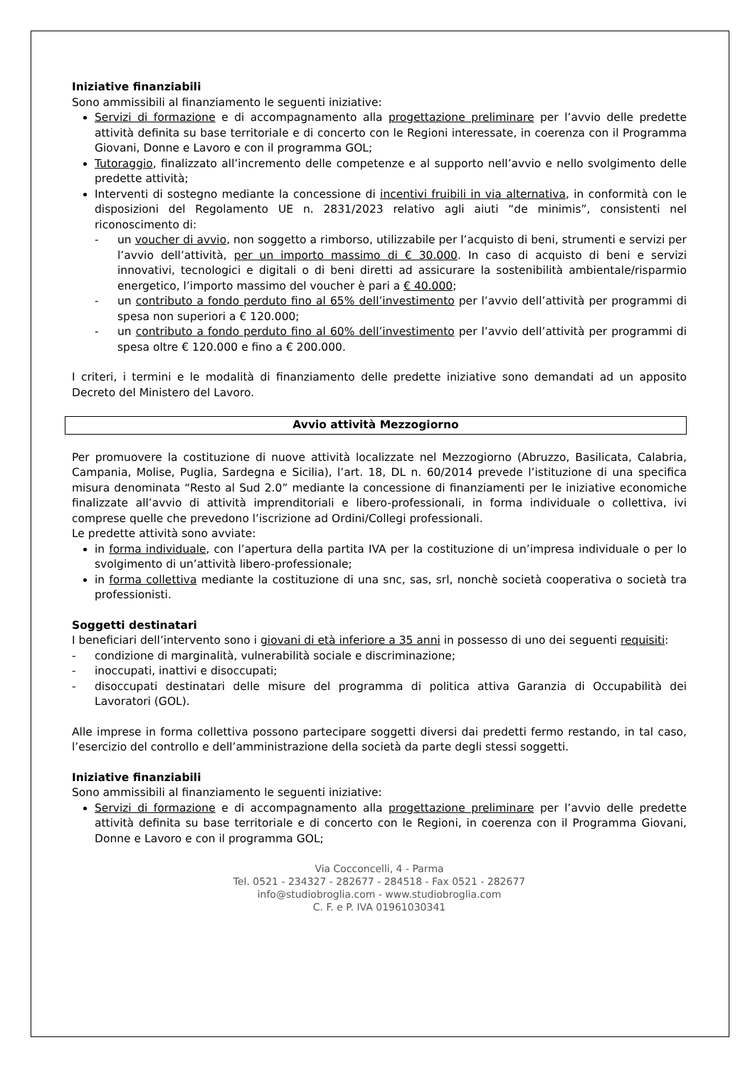Iniziative finanziabili
Sono ammissibili al finanziamento le seguenti iniziative:
Servizi di formazione e di accompagnamento alla progettazione preliminare per l’avvio delle predette attività definita su base territoriale e di concerto con le Regioni interessate, in coerenza con il Programma Giovani, Donne e Lavoro e con il programma GOL;
Tutoraggio, finalizzato all’incremento delle competenze e al supporto nell’avvio e nello svolgimento delle predette attività;
Interventi di sostegno mediante la concessione di incentivi fruibili in via alternativa, in conformità con le disposizioni del Regolamento UE n. 2831/2023 relativo agli aiuti “de minimis”, consistenti nel riconoscimento di:
- un voucher di avvio, non soggetto a rimborso, utilizzabile per l’acquisto di beni, strumenti e servizi per l’avvio dell’attività, per un importo massimo di € 30.000. In caso di acquisto di beni e servizi innovativi, tecnologici e digitali o di beni diretti ad assicurare la sostenibilità ambientale/risparmio energetico, l’importo massimo del voucher è pari a € 40.000;
- un contributo a fondo perduto fino al 65% dell’investimento per l’avvio dell’attività per programmi di spesa non superiori a € 120.000;
- un contributo a fondo perduto fino al 60% dell’investimento per l’avvio dell’attività per programmi di spesa oltre € 120.000 e fino a € 200.000.
I criteri, i termini e le modalità di finanziamento delle predette iniziative sono demandati ad un apposito Decreto del Ministero del Lavoro.
Avvio attività Mezzogiorno
Per promuovere la costituzione di nuove attività localizzate nel Mezzogiorno (Abruzzo, Basilicata, Calabria, Campania, Molise, Puglia, Sardegna e Sicilia), l’art. 18, DL n. 60/2014 prevede l’istituzione di una specifica misura denominata “Resto al Sud 2.0” mediante la concessione di finanziamenti per le iniziative economiche finalizzate all’avvio di attività imprenditoriali e libero-professionali, in forma individuale o collettiva, ivi comprese quelle che prevedono l’iscrizione ad Ordini/Collegi professionali.
Le predette attività sono avviate:
in forma individuale, con l’apertura della partita IVA per la costituzione di un’impresa individuale o per lo svolgimento di un’attività libero-professionale;
in forma collettiva mediante la costituzione di una snc, sas, srl, nonchè società cooperativa o società tra professionisti.
Soggetti destinatari
I beneficiari dell’intervento sono i giovani di età inferiore a 35 anni in possesso di uno dei seguenti requisiti:
- condizione di marginalità, vulnerabilità sociale e discriminazione;
- inoccupati, inattivi e disoccupati;
- disoccupati destinatari delle misure del programma di politica attiva Garanzia di Occupabilità dei Lavoratori (GOL).
Alle imprese in forma collettiva possono partecipare soggetti diversi dai predetti fermo restando, in tal caso, l’esercizio del controllo e dell’amministrazione della società da parte degli stessi soggetti.
Iniziative finanziabili
Sono ammissibili al finanziamento le seguenti iniziative:
Servizi di formazione e di accompagnamento alla progettazione preliminare per l’avvio delle predette attività definita su base territoriale e di concerto con le Regioni, in coerenza con il Programma Giovani, Donne e Lavoro e con il programma GOL;
Via Cocconcelli, 4 - Parma
Tel. 0521 - 234327 - 282677 - 284518 - Fax 0521 - 282677
info@studiobroglia.com - www.studiobroglia.com
C. F. e P. IVA 01961030341